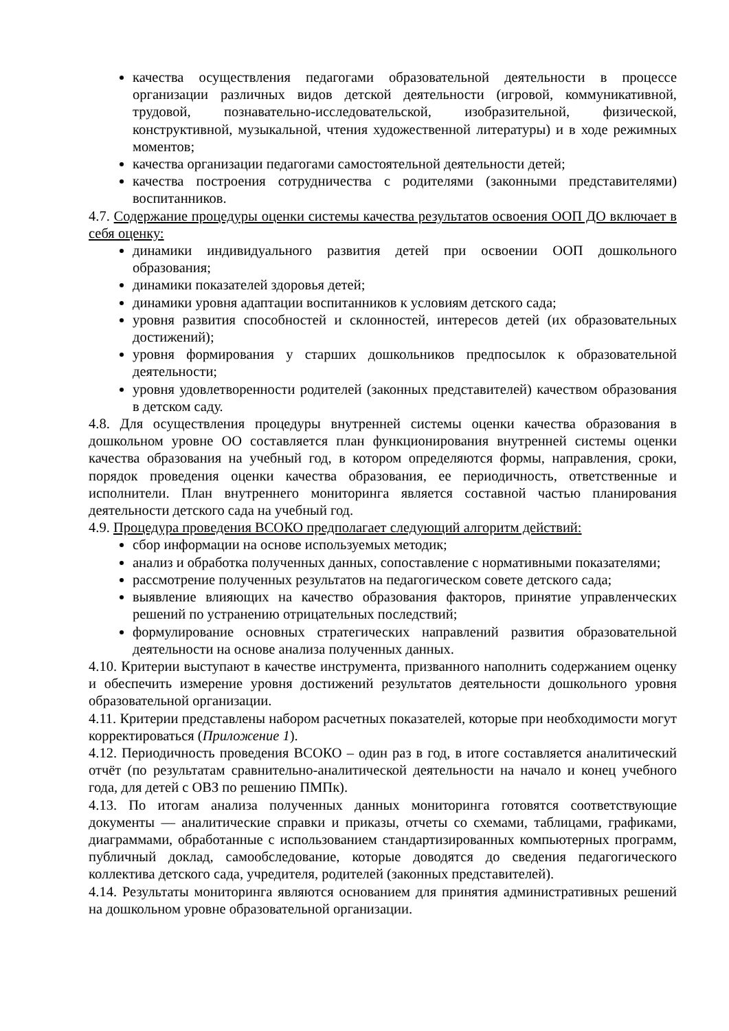качества осуществления педагогами образовательной деятельности в процессе организации различных видов детской деятельности (игровой, коммуникативной, трудовой, познавательно-исследовательской, изобразительной, физической, конструктивной, музыкальной, чтения художественной литературы) и в ходе режимных моментов;
качества организации педагогами самостоятельной деятельности детей;
качества построения сотрудничества с родителями (законными представителями) воспитанников.
4.7. Содержание процедуры оценки системы качества результатов освоения ООП ДО включает в себя оценку:
динамики индивидуального развития детей при освоении ООП дошкольного образования;
динамики показателей здоровья детей;
динамики уровня адаптации воспитанников к условиям детского сада;
уровня развития способностей и склонностей, интересов детей (их образовательных достижений);
уровня формирования у старших дошкольников предпосылок к образовательной деятельности;
уровня удовлетворенности родителей (законных представителей) качеством образования в детском саду.
4.8. Для осуществления процедуры внутренней системы оценки качества образования в дошкольном уровне ОО составляется план функционирования внутренней системы оценки качества образования на учебный год, в котором определяются формы, направления, сроки, порядок проведения оценки качества образования, ее периодичность, ответственные и исполнители. План внутреннего мониторинга является составной частью планирования деятельности детского сада на учебный год.
4.9. Процедура проведения ВСОКО предполагает следующий алгоритм действий:
сбор информации на основе используемых методик;
анализ и обработка полученных данных, сопоставление с нормативными показателями;
рассмотрение полученных результатов на педагогическом совете детского сада;
выявление влияющих на качество образования факторов, принятие управленческих решений по устранению отрицательных последствий;
формулирование основных стратегических направлений развития образовательной деятельности на основе анализа полученных данных.
4.10. Критерии выступают в качестве инструмента, призванного наполнить содержанием оценку и обеспечить измерение уровня достижений результатов деятельности дошкольного уровня образовательной организации.
4.11. Критерии представлены набором расчетных показателей, которые при необходимости могут корректироваться (Приложение 1).
4.12. Периодичность проведения ВСОКО – один раз в год, в итоге составляется аналитический отчёт (по результатам сравнительно-аналитической деятельности на начало и конец учебного года, для детей с ОВЗ по решению ПМПк).
4.13. По итогам анализа полученных данных мониторинга готовятся соответствующие документы — аналитические справки и приказы, отчеты со схемами, таблицами, графиками, диаграммами, обработанные с использованием стандартизированных компьютерных программ, публичный доклад, самообследование, которые доводятся до сведения педагогического коллектива детского сада, учредителя, родителей (законных представителей).
4.14. Результаты мониторинга являются основанием для принятия административных решений на дошкольном уровне образовательной организации.